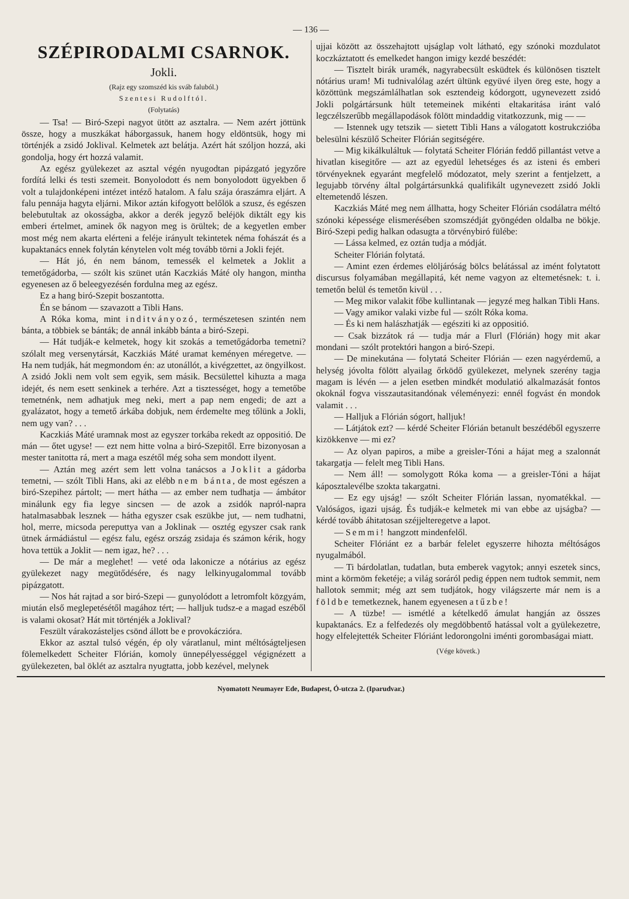— 136 —
SZÉPIRODALMI CSARNOK.
Jokli.
(Rajz egy szomszéd kis sváb faluból.)
Szentesi Rudolftól.
(Folytatás)
— Tsa! — Biró-Szepi nagyot ütött az asztalra. — Nem azért jöttünk össze, hogy a muszkákat háborgassuk, hanem hogy eldöntsük, hogy mi történjék a zsidó Joklival. Kelmetek azt belátja. Azért hát szóljon hozzá, aki gondolja, hogy ért hozzá valamit.
Az egész gyülekezet az asztal végén nyugodtan pipázgató jegyzőre fordítá lelki és testi szemeit. Bonyolodott és nem bonyolodott ügyekben ő volt a tulajdonképeni intézet intéző hatalom. A falu szája óraszámra eljárt. A falu pennája hagyta eljárni. Mikor aztán kifogyott belőlök a szusz, és egészen belebutultak az okosságba, akkor a derék jegyző beléjök diktált egy kis emberi értelmet, aminek ők nagyon meg is örültek; de a kegyetlen ember most még nem akarta elérteni a feléje irányult tekintetek néma fohászát és a kupaktanács ennek folytán kénytelen volt még tovább törni a Jokli fejét.
— Hát jó, én nem bánom, temessék el kelmetek a Joklit a temetőgádorba, — szólt kis szünet után Kaczkiás Máté oly hangon, mintha egyenesen az ő beleegyezésén fordulna meg az egész.
Ez a hang biró-Szepit boszantotta.
Én se bánom — szavazott a Tibli Hans.
A Róka koma, mint inditványozó, természetesen szintén nem bánta, a többiek se bánták; de annál inkább bánta a biró-Szepi.
— Hát tudják-e kelmetek, hogy kit szokás a temetőgádorba temetni? szólalt meg versenytársát, Kaczkiás Máté uramat keményen méregetve. — Ha nem tudják, hát megmondom én: az utonállót, a kivégzettet, az öngyilkost. A zsidó Jokli nem volt sem egyik, sem másik. Becsülettel kihuzta a maga idejét, és nem esett senkinek a terhére. Azt a tisztességet, hogy a temetőbe temetnénk, nem adhatjuk meg neki, mert a pap nem engedi; de azt a gyalázatot, hogy a temető árkába dobjuk, nem érdemelte meg tőlünk a Jokli, nem ugy van? . . .
Kaczkiás Máté uramnak most az egyszer torkába rekedt az oppositió. De mán — őtet ugyse! — ezt nem hitte volna a biró-Szepitől. Erre bizonyosan a mester tanitotta rá, mert a maga eszétől még soha sem mondott ilyent.
— Aztán meg azért sem lett volna tanácsos a Joklit a gádorba temetni, — szólt Tibli Hans, aki az elébb nem bánta, de most egészen a biró-Szepihez pártolt; — mert hátha — az ember nem tudhatja — ámbátor minálunk egy fia legye sincsen — de azok a zsidók napról-napra hatalmasabbak lesznek — hátha egyszer csak eszükbe jut, — nem tudhatni, hol, merre, micsoda pereputtya van a Joklinak — osztég egyszer csak rank ütnek ármádiástul — egész falu, egész ország zsidaja és számon kérik, hogy hova tettük a Joklit — nem igaz, he? . . .
— De már a meglehet! — veté oda lakonicze a nótárius az egész gyülekezet nagy megütődésére, és nagy lelkinyugalommal tovább pipázgatott.
— Nos hát rajtad a sor biró-Szepi — gunyolódott a letromfolt közgyám, miután első meglepetésétől magához tért; — halljuk tudsz-e a magad eszéből is valami okosat? Hát mit történjék a Joklival?
Feszült várakozásteljes csönd állott be e provokáczióra.
Ekkor az asztal tulsó végén, ép oly váratlanul, mint méltóságteljesen fölemelkedett Scheiter Flórián, komoly ünnepélyességgel végignézett a gyülekezeten, bal öklét az asztalra nyugtatta, jobb kezével, melynek
ujjai között az összehajtott ujságlap volt látható, egy szónoki mozdulatot koczkáztatott és emelkedet hangon imigy kezdé beszédét:
— Tisztelt birák uramék, nagyrabecsült esküdtek és különösen tisztelt nótárius uram! Mi tudnivalólag azért ültünk együvé ilyen öreg este, hogy a közöttünk megszámlálhatlan sok esztendeig kódorgott, ugynevezett zsidó Jokli polgártársunk hült tetemeinek mikénti eltakaritása iránt való legczélszerűbb megállapodások fölött mindaddig vitatkozzunk, mig — —
— Istennek ugy tetszik — sietett Tibli Hans a válogatott kostrukczióba belesülni készülő Scheiter Flórián segitségére.
— Mig kikálkuláltuk — folytatá Scheiter Flórián feddő pillantást vetve a hivatlan kisegitőre — azt az egyedül lehetséges és az isteni és emberi törvényeknek egyaránt megfelelő módozatot, mely szerint a fentjelzett, a legujabb törvény által polgártársunkká qualifikált ugynevezett zsidó Jokli eltemetendő lészen.
Kaczkiás Máté meg nem állhatta, hogy Scheiter Flórián csodálatra méltó szónoki képessége elismerésében szomszédját gyöngéden oldalba ne bökje. Biró-Szepi pedig halkan odasugta a törvénybiró fülébe:
— Lássa kelmed, ez oztán tudja a módját.
Scheiter Flórián folytatá.
— Amint ezen érdemes elöljáróság bölcs belátással az imént folytatott discursus folyamában megállapitá, két neme vagyon az eltemetésnek: t. i. temetőn belül és temetőn kivül . . .
— Meg mikor valakit főbe kullintanak — jegyzé meg halkan Tibli Hans.
— Vagy amikor valaki vizbe ful — szólt Róka koma.
— És ki nem halászhatják — egésziti ki az oppositió.
— Csak bizzátok rá — tudja már a Flurl (Flórián) hogy mit akar mondani — szólt protektóri hangon a biró-Szepi.
— De minekutána — folytatá Scheiter Flórián — ezen nagyérdemű, a helység jóvolta fölött alyailag őrködő gyülekezet, melynek szerény tagja magam is lévén — a jelen esetben mindkét modulatió alkalmazását fontos okoknál fogva visszautasitandónak véleményezi: ennél fogvást én mondok valamit . . .
— Halljuk a Flórián sógort, halljuk!
— Látjátok ezt? — kérdé Scheiter Flórián betanult beszédéből egyszerre kizökkenve — mi ez?
— Az olyan papiros, a mibe a greisler-Tóni a hájat meg a szalonnát takargatja — felelt meg Tibli Hans.
— Nem áll! — somolygott Róka koma — a greisler-Tóni a hájat káposztalevélbe szokta takargatni.
— Ez egy ujság! — szólt Scheiter Flórián lassan, nyomatékkal. — Valóságos, igazi ujság. És tudják-e kelmetek mi van ebbe az ujságba? — kérdé tovább áhitatosan széjjelteregetve a lapot.
— Semmi! hangzott mindenfelől.
Scheiter Flóriánt ez a barbár felelet egyszerre hihozta méltóságos nyugalmából.
— Ti bárdolatlan, tudatlan, buta emberek vagytok; annyi eszetek sincs, mint a körmöm feketéje; a világ soráról pedig éppen nem tudtok semmit, nem hallotok semmit; még azt sem tudjátok, hogy világszerte már nem is a földbe temetkeznek, hanem egyenesen a tűzbe!
— A tüzbe! — ismétlé a kételkedő ámulat hangján az összes kupaktanács. Ez a felfedezés oly megdöbbentő hatással volt a gyülekezetre, hogy elfelejtették Scheiter Flóriánt ledorongolni iménti gorombaságai miatt.
(Vége követk.)
Nyomatott Neumayer Ede, Budapest, Ó-utcza 2. (Iparudvar.)